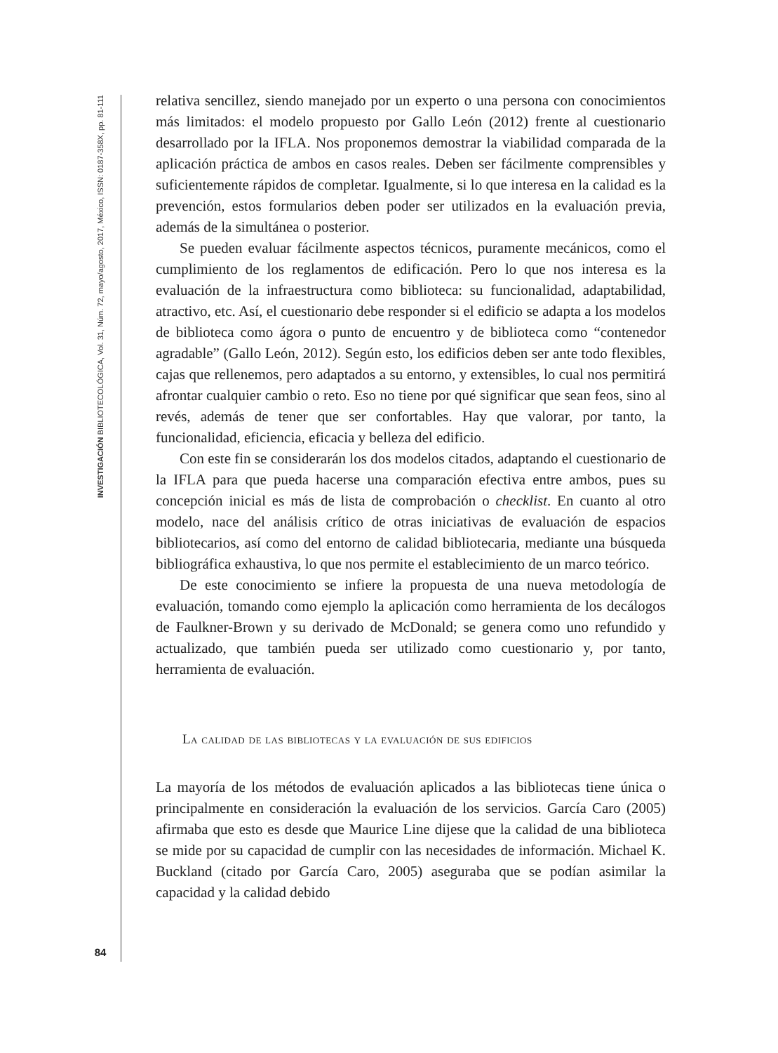INVESTIGACIÓN BIBLIOTECOLÓGICA, Vol. 31, Núm. 72, mayo/agosto, 2017, México, ISSN: 0187-358X, pp. 81-111
84
relativa sencillez, siendo manejado por un experto o una persona con conocimientos más limitados: el modelo propuesto por Gallo León (2012) frente al cuestionario desarrollado por la IFLA. Nos proponemos demostrar la viabilidad comparada de la aplicación práctica de ambos en casos reales. Deben ser fácilmente comprensibles y suficientemente rápidos de completar. Igualmente, si lo que interesa en la calidad es la prevención, estos formularios deben poder ser utilizados en la evaluación previa, además de la simultánea o posterior.
Se pueden evaluar fácilmente aspectos técnicos, puramente mecánicos, como el cumplimiento de los reglamentos de edificación. Pero lo que nos interesa es la evaluación de la infraestructura como biblioteca: su funcionalidad, adaptabilidad, atractivo, etc. Así, el cuestionario debe responder si el edificio se adapta a los modelos de biblioteca como ágora o punto de encuentro y de biblioteca como “contenedor agradable” (Gallo León, 2012). Según esto, los edificios deben ser ante todo flexibles, cajas que rellenemos, pero adaptados a su entorno, y extensibles, lo cual nos permitirá afrontar cualquier cambio o reto. Eso no tiene por qué significar que sean feos, sino al revés, además de tener que ser confortables. Hay que valorar, por tanto, la funcionalidad, eficiencia, eficacia y belleza del edificio.
Con este fin se considerarán los dos modelos citados, adaptando el cuestionario de la IFLA para que pueda hacerse una comparación efectiva entre ambos, pues su concepción inicial es más de lista de comprobación o checklist. En cuanto al otro modelo, nace del análisis crítico de otras iniciativas de evaluación de espacios bibliotecarios, así como del entorno de calidad bibliotecaria, mediante una búsqueda bibliográfica exhaustiva, lo que nos permite el establecimiento de un marco teórico.
De este conocimiento se infiere la propuesta de una nueva metodología de evaluación, tomando como ejemplo la aplicación como herramienta de los decálogos de Faulkner-Brown y su derivado de McDonald; se genera como uno refundido y actualizado, que también pueda ser utilizado como cuestionario y, por tanto, herramienta de evaluación.
La calidad de las bibliotecas y la evaluación de sus edificios
La mayoría de los métodos de evaluación aplicados a las bibliotecas tiene única o principalmente en consideración la evaluación de los servicios. García Caro (2005) afirmaba que esto es desde que Maurice Line dijese que la calidad de una biblioteca se mide por su capacidad de cumplir con las necesidades de información. Michael K. Buckland (citado por García Caro, 2005) aseguraba que se podían asimilar la capacidad y la calidad debido